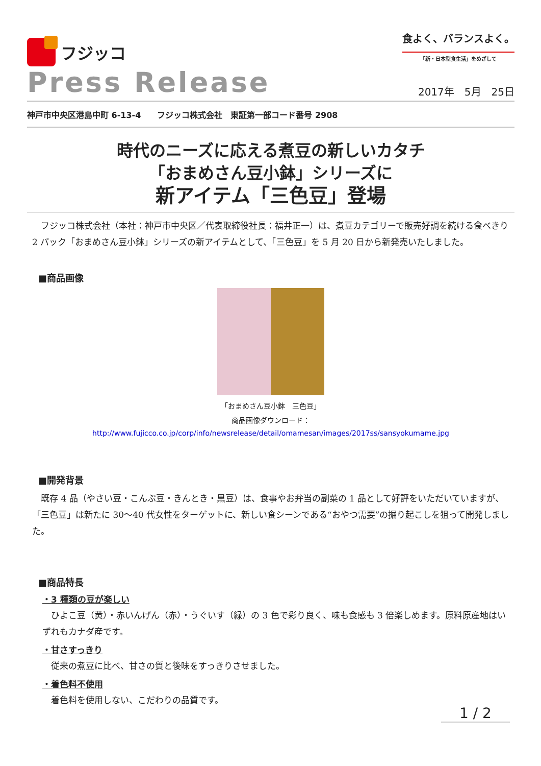フジッコ
食よく、バランスよく。
「新・日本型食生活」をめざして
Press Release
2017年　5月　25日
神戸市中央区港島中町 6-13-4　　フジッコ株式会社　東証第一部コード番号 2908
時代のニーズに応える煮豆の新しいカタチ
「おまめさん豆小鉢」シリーズに
新アイテム「三色豆」登場
　フジッコ株式会社（本社：神戸市中央区／代表取締役社長：福井正一）は、煮豆カテゴリーで販売好調を続ける食べきり 2 パック「おまめさん豆小鉢」シリーズの新アイテムとして、「三色豆」を 5 月 20 日から新発売いたしました。
■商品画像
「おまめさん豆小鉢　三色豆」
商品画像ダウンロード：
http://www.fujicco.co.jp/corp/info/newsrelease/detail/omamesan/images/2017ss/sansyokumame.jpg
■開発背景
　既存 4 品（やさい豆・こんぶ豆・きんとき・黒豆）は、食事やお弁当の副菜の 1 品として好評をいただいていますが、「三色豆」は新たに 30～40 代女性をターゲットに、新しい食シーンである“おやつ需要”の掘り起こしを狙って開発しました。
■商品特長
・3 種類の豆が楽しい
　ひよこ豆（黄）・赤いんげん（赤）・うぐいす（緑）の 3 色で彩り良く、味も食感も 3 倍楽しめます。原料原産地はいずれもカナダ産です。
・甘さすっきり
　従来の煮豆に比べ、甘さの質と後味をすっきりさせました。
・着色料不使用
　着色料を使用しない、こだわりの品質です。
1 / 2